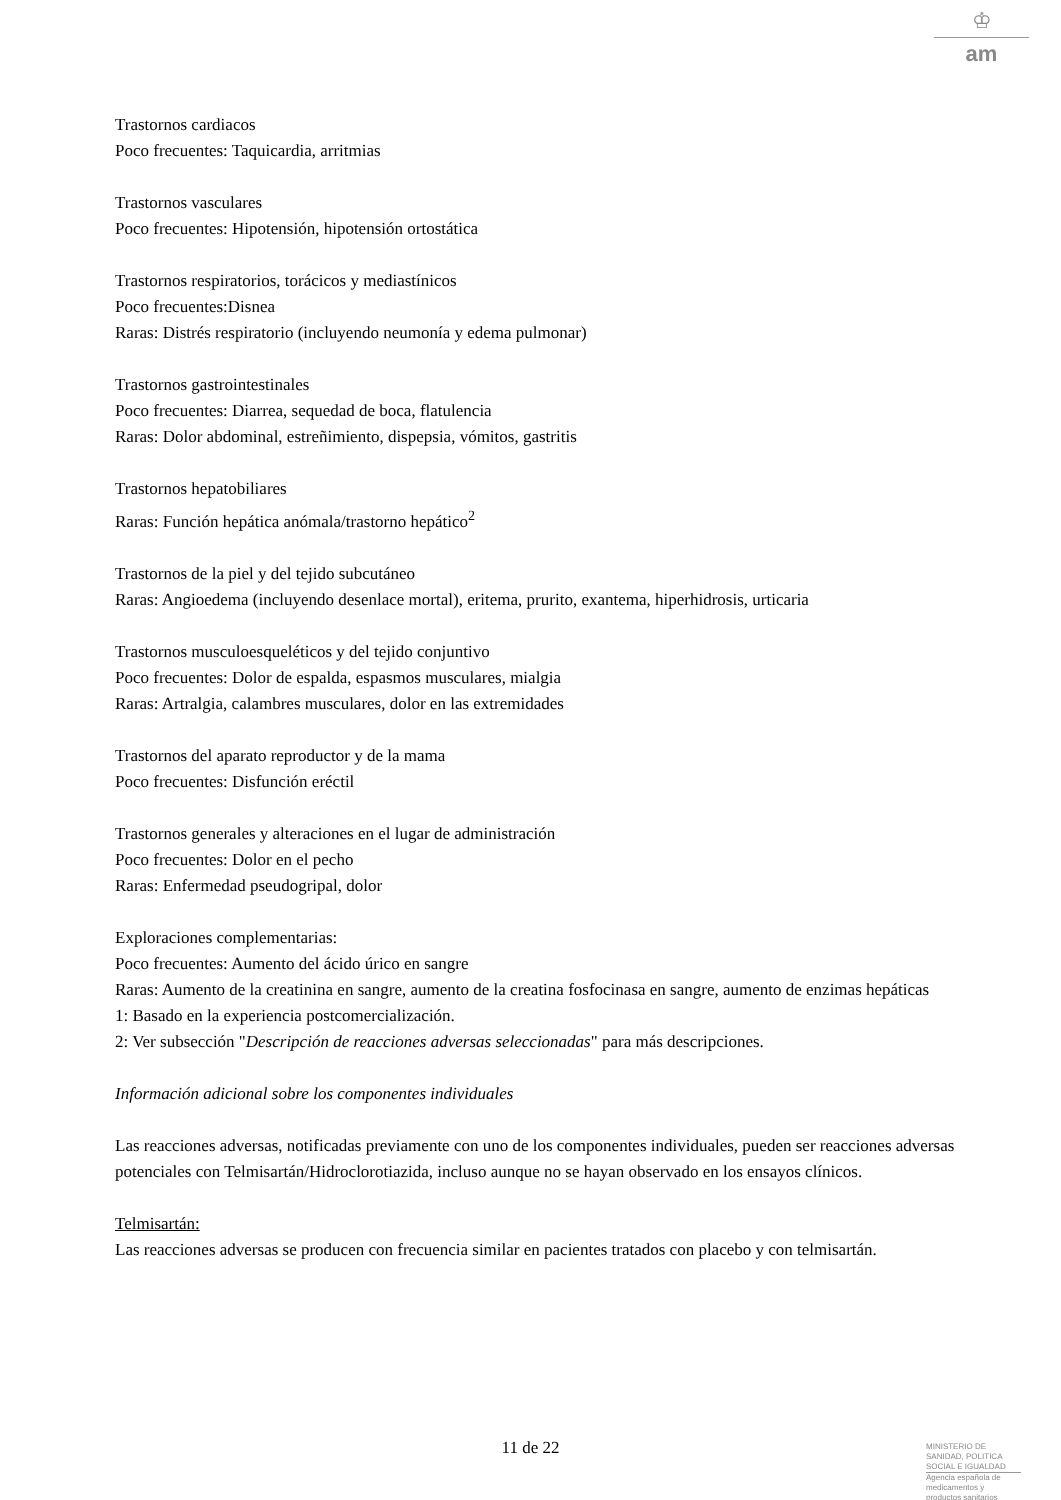♔
am
Trastornos cardiacos
Poco frecuentes: Taquicardia, arritmias
Trastornos vasculares
Poco frecuentes: Hipotensión, hipotensión ortostática
Trastornos respiratorios, torácicos y mediastínicos
Poco frecuentes:Disnea
Raras: Distrés respiratorio (incluyendo neumonía y edema pulmonar)
Trastornos gastrointestinales
Poco frecuentes: Diarrea, sequedad de boca, flatulencia
Raras: Dolor abdominal, estreñimiento, dispepsia, vómitos, gastritis
Trastornos hepatobiliares
Raras: Función hepática anómala/trastorno hepático<sup>2</sup>
Trastornos de la piel y del tejido subcutáneo
Raras: Angioedema (incluyendo desenlace mortal), eritema, prurito, exantema, hiperhidrosis, urticaria
Trastornos musculoesqueléticos y del tejido conjuntivo
Poco frecuentes: Dolor de espalda, espasmos musculares, mialgia
Raras: Artralgia, calambres musculares, dolor en las extremidades
Trastornos del aparato reproductor y de la mama
Poco frecuentes: Disfunción eréctil
Trastornos generales y alteraciones en el lugar de administración
Poco frecuentes: Dolor en el pecho
Raras: Enfermedad pseudogripal, dolor
Exploraciones complementarias:
Poco frecuentes: Aumento del ácido úrico en sangre
Raras: Aumento de la creatinina en sangre, aumento de la creatina fosfocinasa en sangre, aumento de enzimas hepáticas
1: Basado en la experiencia postcomercialización.
2: Ver subsección "Descripción de reacciones adversas seleccionadas" para más descripciones.
Información adicional sobre los componentes individuales
Las reacciones adversas, notificadas previamente con uno de los componentes individuales, pueden ser reacciones adversas potenciales con Telmisartán/Hidroclorotiazida, incluso aunque no se hayan observado en los ensayos clínicos.
Telmisartán:
Las reacciones adversas se producen con frecuencia similar en pacientes tratados con placebo y con telmisartán.
11 de 22
MINISTERIO DE
SANIDAD, POLITICA
SOCIAL E IGUALDAD
Agencia española de
medicamentos y
productos sanitarios